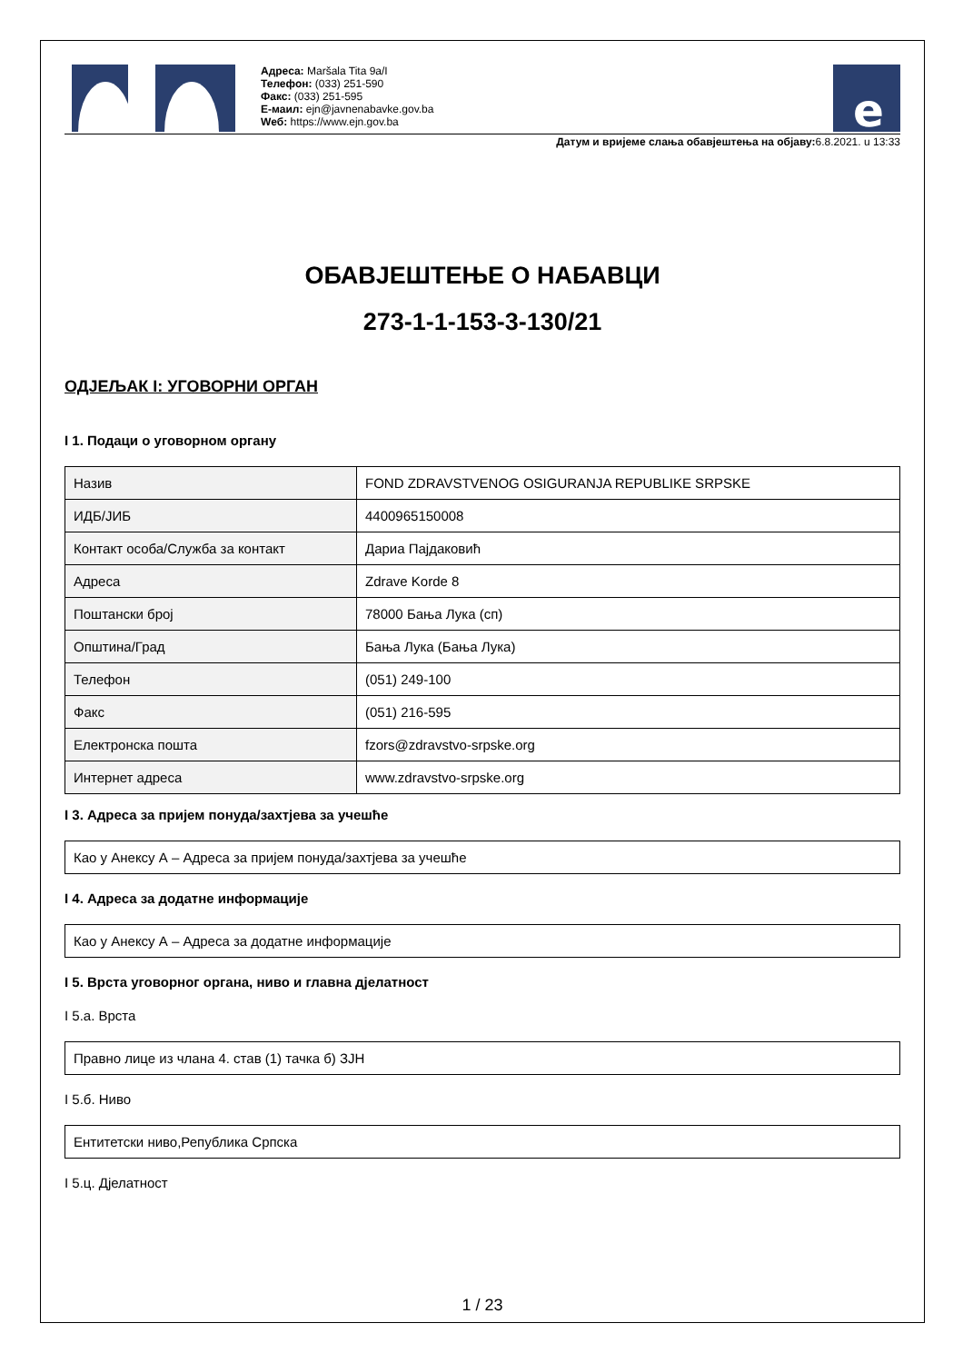Адреса: Maršala Tita 9a/I
Телефон: (033) 251-590
Факс: (033) 251-595
Е-маил: ejn@javnenabavke.gov.ba
Wеб: https://www.ejn.gov.ba
e
Датум и вријеме слања обавјештења на објаву: 6.8.2021. u 13:33
ОБАВЈЕШТЕЊЕ О НАБАВЦИ
273-1-1-153-3-130/21
ОДЈЕЉАК I: УГОВОРНИ ОРГАН
I 1. Подаци о уговорном органу
| Назив | FOND ZDRAVSTVENOG OSIGURANJA REPUBLIKE SRPSKE |
| ИДБ/ЈИБ | 4400965150008 |
| Контакт особа/Служба за контакт | Дариа Пајдаковић |
| Адреса | Zdrave Korde 8 |
| Поштански број | 78000 Бања Лука (сп) |
| Општина/Град | Бања Лука (Бања Лука) |
| Телефон | (051) 249-100 |
| Факс | (051) 216-595 |
| Електронска пошта | fzors@zdravstvo-srpske.org |
| Интернет адреса | www.zdravstvo-srpske.org |
I 3. Адреса за пријем понуда/захтјева за учешће
Као у Анексу А – Адреса за пријем понуда/захтјева за учешће
I 4. Адреса за додатне информације
Као у Анексу А – Адреса за додатне информације
I 5. Врста уговорног органа, ниво и главна дјелатност
I 5.a. Врста
Правно лице из члана 4. став (1) тачка б) ЗЈН
I 5.б. Ниво
Ентитетски ниво,Република Српска
I 5.ц. Дјелатност
1 / 23